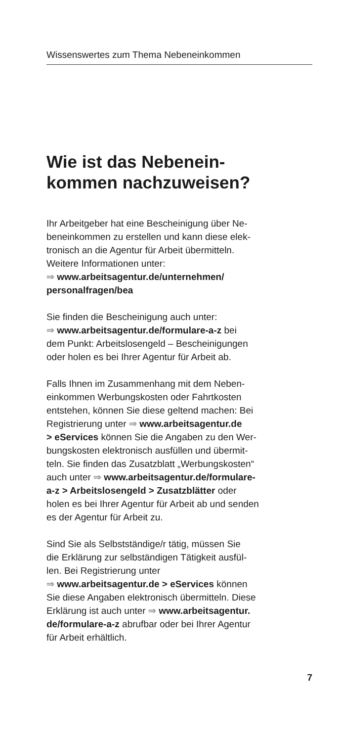Wissenswertes zum Thema Nebeneinkommen
Wie ist das Nebenein-
kommen nachzuweisen?
Ihr Arbeitgeber hat eine Bescheinigung über Ne-
beneinkommen zu erstellen und kann diese elek-
tronisch an die Agentur für Arbeit übermitteln.
Weitere Informationen unter:
⇒ www.arbeitsagentur.de/unternehmen/
personalfragen/bea
Sie finden die Bescheinigung auch unter:
⇒ www.arbeitsagentur.de/formulare-a-z bei
dem Punkt: Arbeitslosengeld – Bescheinigungen
oder holen es bei Ihrer Agentur für Arbeit ab.
Falls Ihnen im Zusammenhang mit dem Neben-
einkommen Werbungskosten oder Fahrtkosten
entstehen, können Sie diese geltend machen: Bei
Registrierung unter ⇒ www.arbeitsagentur.de
> eServices können Sie die Angaben zu den Wer-
bungskosten elektronisch ausfüllen und übermit-
teln. Sie finden das Zusatzblatt „Werbungskosten“
auch unter ⇒ www.arbeitsagentur.de/formulare-
a-z > Arbeitslosengeld > Zusatzblätter oder
holen es bei Ihrer Agentur für Arbeit ab und senden
es der Agentur für Arbeit zu.
Sind Sie als Selbstständige/r tätig, müssen Sie
die Erklärung zur selbständigen Tätigkeit ausfül-
len. Bei Registrierung unter
⇒ www.arbeitsagentur.de > eServices können
Sie diese Angaben elektronisch übermitteln. Diese
Erklärung ist auch unter ⇒ www.arbeitsagentur.
de/formulare-a-z abrufbar oder bei Ihrer Agentur
für Arbeit erhältlich.
7